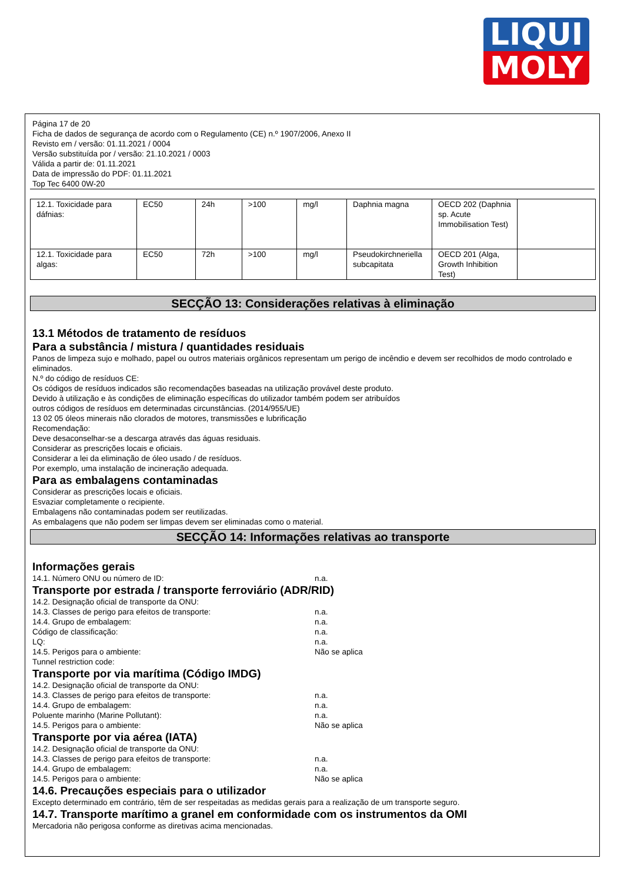LIQUI
MOLY
Página 17 de 20
Ficha de dados de segurança de acordo com o Regulamento (CE) n.º 1907/2006, Anexo II
Revisto em / versão: 01.11.2021 / 0004
Versão substituída por / versão: 21.10.2021 / 0003
Válida a partir de: 01.11.2021
Data de impressão do PDF: 01.11.2021
Top Tec 6400 0W-20
| 12.1. Toxicidade para dáfnias: | EC50 | 24h | >100 | mg/l | Daphnia magna | OECD 202 (Daphnia sp. Acute Immobilisation Test) | |
| 12.1. Toxicidade para algas: | EC50 | 72h | >100 | mg/l | Pseudokirchneriella subcapitata | OECD 201 (Alga, Growth Inhibition Test) | |
SECÇÃO 13: Considerações relativas à eliminação
13.1 Métodos de tratamento de resíduos
Para a substância / mistura / quantidades residuais
Panos de limpeza sujo e molhado, papel ou outros materiais orgânicos representam um perigo de incêndio e devem ser recolhidos de modo controlado e eliminados.
N.º do código de resíduos CE:
Os códigos de resíduos indicados são recomendações baseadas na utilização provável deste produto.
Devido à utilização e às condições de eliminação específicas do utilizador também podem ser atribuídos
outros códigos de resíduos em determinadas circunstâncias. (2014/955/UE)
13 02 05 óleos minerais não clorados de motores, transmissões e lubrificação
Recomendação:
Deve desaconselhar-se a descarga através das águas residuais.
Considerar as prescrições locais e oficiais.
Considerar a lei da eliminação de óleo usado / de resíduos.
Por exemplo, uma instalação de incineração adequada.
Para as embalagens contaminadas
Considerar as prescrições locais e oficiais.
Esvaziar completamente o recipiente.
Embalagens não contaminadas podem ser reutilizadas.
As embalagens que não podem ser limpas devem ser eliminadas como o material.
SECÇÃO 14: Informações relativas ao transporte
Informações gerais
14.1. Número ONU ou número de ID: n.a.
Transporte por estrada / transporte ferroviário (ADR/RID)
14.2. Designação oficial de transporte da ONU:
14.3. Classes de perigo para efeitos de transporte: n.a.
14.4. Grupo de embalagem: n.a.
Código de classificação: n.a.
LQ: n.a.
14.5. Perigos para o ambiente: Não se aplica
Tunnel restriction code:
Transporte por via marítima (Código IMDG)
14.2. Designação oficial de transporte da ONU:
14.3. Classes de perigo para efeitos de transporte: n.a.
14.4. Grupo de embalagem: n.a.
Poluente marinho (Marine Pollutant): n.a.
14.5. Perigos para o ambiente: Não se aplica
Transporte por via aérea (IATA)
14.2. Designação oficial de transporte da ONU:
14.3. Classes de perigo para efeitos de transporte: n.a.
14.4. Grupo de embalagem: n.a.
14.5. Perigos para o ambiente: Não se aplica
14.6. Precauções especiais para o utilizador
Excepto determinado em contrário, têm de ser respeitadas as medidas gerais para a realização de um transporte seguro.
14.7. Transporte marítimo a granel em conformidade com os instrumentos da OMI
Mercadoria não perigosa conforme as diretivas acima mencionadas.